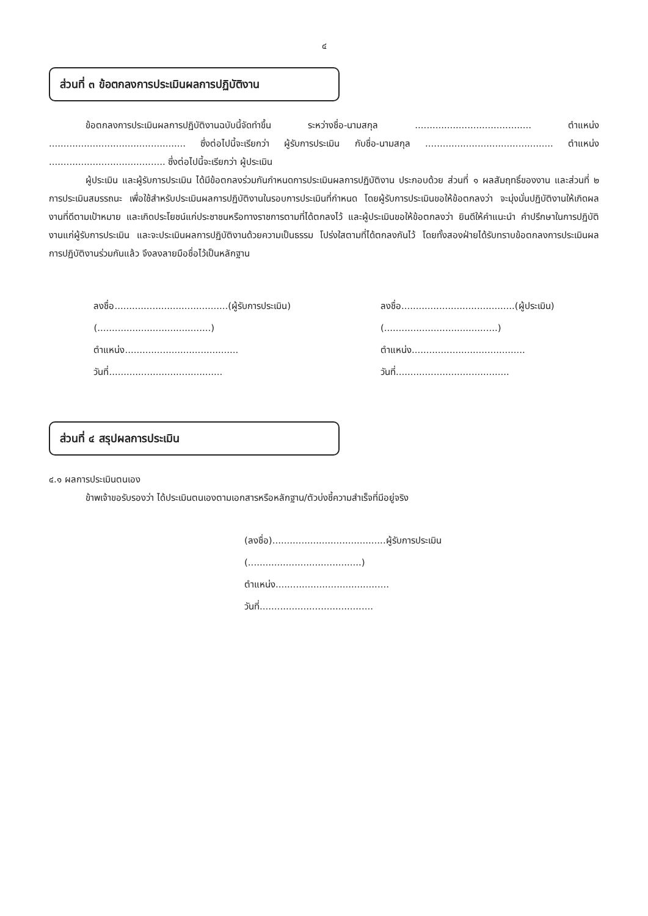๔
ส่วนที่ ๓ ข้อตกลงการประเมินผลการปฏิบัติงาน
ข้อตกลงการประเมินผลการปฏิบัติงานฉบับนี้จัดทำขึ้น ระหว่างชื่อ-นามสกุล ........................................ ตำแหน่ง ............................................... ซึ่งต่อไปนี้จะเรียกว่า ผู้รับการประเมิน กับชื่อ-นามสกุล ............................................ ตำแหน่ง ........................................ ซึ่งต่อไปนี้จะเรียกว่า ผู้ประเมิน
ผู้ประเมิน และผู้รับการประเมิน ได้มีข้อตกลงร่วมกันกำหนดการประเมินผลการปฏิบัติงาน ประกอบด้วย ส่วนที่ ๑ ผลสัมฤทธิ์ของงาน และส่วนที่ ๒ การประเมินสมรรถนะ เพื่อใช้สำหรับประเมินผลการปฏิบัติงานในรอบการประเมินที่กำหนด โดยผู้รับการประเมินขอให้ข้อตกลงว่า จะมุ่งมั่นปฏิบัติงานให้เกิดผลงานที่ดีตามเป้าหมาย และเกิดประโยชน์แก่ประชาชนหรือทางราชการตามที่ได้ตกลงไว้ และผู้ประเมินขอให้ข้อตกลงว่า ยินดีให้คำแนะนำ คำปรึกษาในการปฏิบัติงานแก่ผู้รับการประเมิน และจะประเมินผลการปฏิบัติงานด้วยความเป็นธรรม โปร่งใสตามที่ได้ตกลงกันไว้ โดยทั้งสองฝ่ายได้รับทราบข้อตกลงการประเมินผลการปฏิบัติงานร่วมกันแล้ว จึงลงลายมือชื่อไว้เป็นหลักฐาน
ลงชื่อ.......................................(ผู้รับการประเมิน)
(.......................................)
ตำแหน่ง.......................................
วันที่.......................................
ลงชื่อ.......................................(ผู้ประเมิน)
(.......................................)
ตำแหน่ง.......................................
วันที่.......................................
ส่วนที่ ๔ สรุปผลการประเมิน
๔.๑ ผลการประเมินตนเอง
ข้าพเจ้าขอรับรองว่า ได้ประเมินตนเองตามเอกสารหรือหลักฐาน/ตัวบ่งชี้ความสำเร็จที่มีอยู่จริง
(ลงชื่อ).......................................ผู้รับการประเมิน
(.......................................)
ตำแหน่ง.......................................
วันที่.......................................